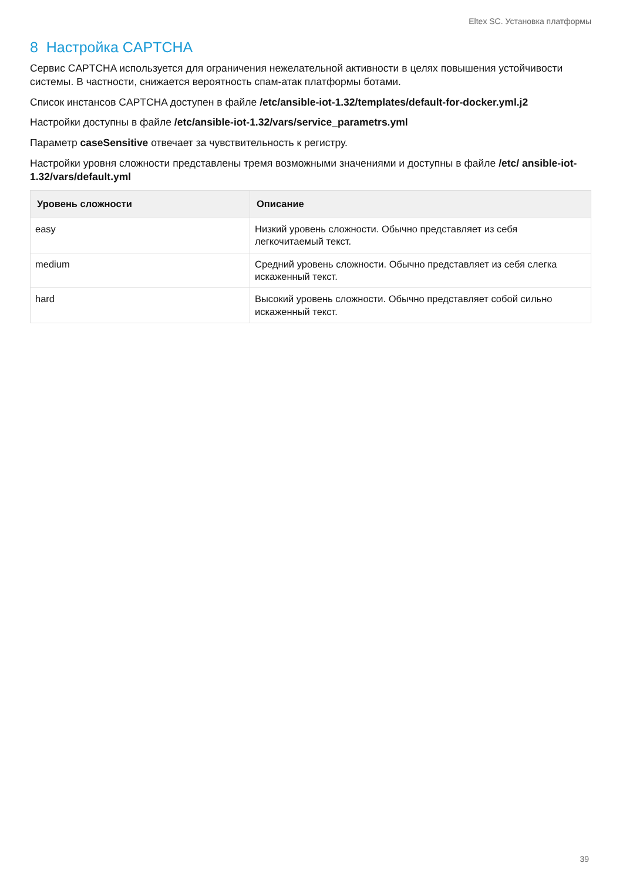Eltex SC. Установка платформы
8 Настройка CAPTCHA
Сервис CAPTCHA используется для ограничения нежелательной активности в целях повышения устойчивости системы. В частности, снижается вероятность спам-атак платформы ботами.
Список инстансов CAPTCHA доступен в файле /etc/ansible-iot-1.32/templates/default-for-docker.yml.j2
Настройки доступны в файле /etc/ansible-iot-1.32/vars/service_parametrs.yml
Параметр caseSensitive отвечает за чувствительность к регистру.
Настройки уровня сложности представлены тремя возможными значениями и доступны в файле /etc/ ansible-iot-1.32/vars/default.yml
| Уровень сложности | Описание |
| --- | --- |
| easy | Низкий уровень сложности. Обычно представляет из себя легкочитаемый текст. |
| medium | Средний уровень сложности. Обычно представляет из себя слегка искаженный текст. |
| hard | Высокий уровень сложности. Обычно представляет собой сильно искаженный текст. |
39